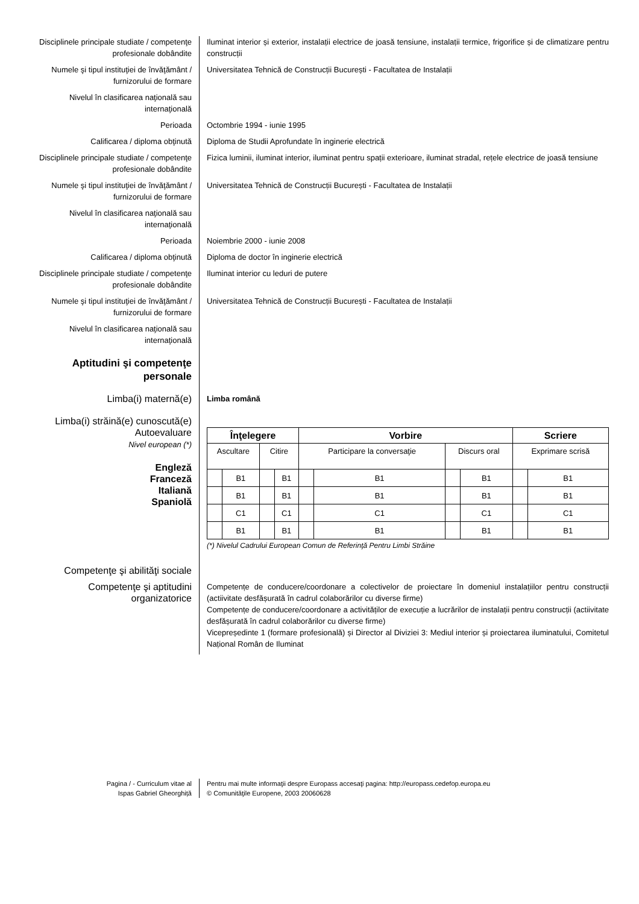Disciplinele principale studiate / competenţe profesionale dobândite
Iluminat interior și exterior, instalații electrice de joasă tensiune, instalații termice, frigorifice și de climatizare pentru construcții
Numele şi tipul instituţiei de învăţământ / furnizorului de formare
Universitatea Tehnică de Construcții București - Facultatea de Instalații
Nivelul în clasificarea naţională sau internaţională
Perioada Octombrie 1994 - iunie 1995
Calificarea / diploma obţinută Diploma de Studii Aprofundate în inginerie electrică
Disciplinele principale studiate / competenţe profesionale dobândite
Fizica luminii, iluminat interior, iluminat pentru spații exterioare, iluminat stradal, rețele electrice de joasă tensiune
Numele şi tipul instituţiei de învăţământ / furnizorului de formare
Universitatea Tehnică de Construcții București - Facultatea de Instalații
Nivelul în clasificarea naţională sau internaţională
Perioada Noiembrie 2000 - iunie 2008
Calificarea / diploma obţinută Diploma de doctor în inginerie electrică
Disciplinele principale studiate / competenţe profesionale dobândite
Iluminat interior cu leduri de putere
Numele şi tipul instituţiei de învăţământ / furnizorului de formare
Universitatea Tehnică de Construcții București - Facultatea de Instalații
Nivelul în clasificarea naţională sau internaţională
Aptitudini şi competenţe personale
Limba(i) maternă(e)
Limba română
Limba(i) străină(e) cunoscută(e)
Autoevaluare
Nivel european (*)
Engleză
Franceză
Italiană
Spaniolă
| Înţelegere | | | | Vorbire | | | | Scriere | |
| --- | --- | --- | --- | --- | --- | --- | --- | --- | --- |
| Ascultare | | Citire | | Participare la conversaţie | | Discurs oral | | Exprimare scrisă | |
| | B1 | | B1 | | B1 | | B1 | | B1 |
| | B1 | | B1 | | B1 | | B1 | | B1 |
| | C1 | | C1 | | C1 | | C1 | | C1 |
| | B1 | | B1 | | B1 | | B1 | | B1 |
(*) Nivelul Cadrului European Comun de Referinţă Pentru Limbi Străine
Competenţe şi abilităţi sociale
Competenţe şi aptitudini organizatorice
Competențe de conducere/coordonare a colectivelor de proiectare în domeniul instalațiilor pentru construcții (actiivitate desfășurată în cadrul colaborărilor cu diverse firme)
Competențe de conducere/coordonare a activităților de execuție a lucrărilor de instalații pentru construcții (actiivitate desfășurată în cadrul colaborărilor cu diverse firme)
Vicepreședinte 1 (formare profesională) și Director al Diviziei 3: Mediul interior și proiectarea iluminatului, Comitetul Național Român de Iluminat
Pagina / - Curriculum vitae al
Ispas Gabriel Gheorghiță
Pentru mai multe informaţii despre Europass accesaţi pagina: http://europass.cedefop.europa.eu
© Comunităţile Europene, 2003 20060628